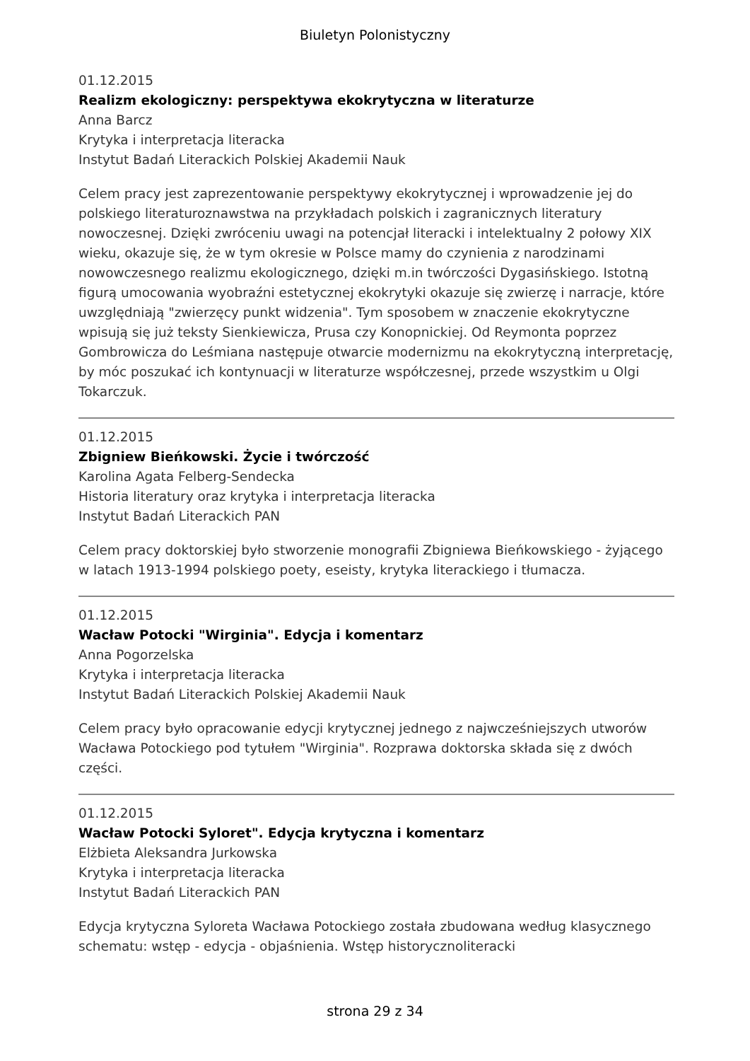Biuletyn Polonistyczny
01.12.2015
Realizm ekologiczny: perspektywa ekokrytyczna w literaturze
Anna Barcz
Krytyka i interpretacja literacka
Instytut Badań Literackich Polskiej Akademii Nauk
Celem pracy jest zaprezentowanie perspektywy ekokrytycznej i wprowadzenie jej do polskiego literaturoznawstwa na przykładach polskich i zagranicznych literatury nowoczesnej. Dzięki zwróceniu uwagi na potencjał literacki i intelektualny 2 połowy XIX wieku, okazuje się, że w tym okresie w Polsce mamy do czynienia z narodzinami nowowczesnego realizmu ekologicznego, dzięki m.in twórczości Dygasińskiego. Istotną figurą umocowania wyobraźni estetycznej ekokrytyki okazuje się zwierzę i narracje, które uwzględniają "zwierzęcy punkt widzenia". Tym sposobem w znaczenie ekokrytyczne wpisują się już teksty Sienkiewicza, Prusa czy Konopnickiej. Od Reymonta poprzez Gombrowicza do Leśmiana następuje otwarcie modernizmu na ekokrytyczną interpretację, by móc poszukać ich kontynuacji w literaturze współczesnej, przede wszystkim u Olgi Tokarczuk.
01.12.2015
Zbigniew Bieńkowski. Życie i twórczość
Karolina Agata Felberg-Sendecka
Historia literatury oraz krytyka i interpretacja literacka
Instytut Badań Literackich PAN
Celem pracy doktorskiej było stworzenie monografii Zbigniewa Bieńkowskiego - żyjącego w latach 1913-1994 polskiego poety, eseisty, krytyka literackiego i tłumacza.
01.12.2015
Wacław Potocki "Wirginia". Edycja i komentarz
Anna Pogorzelska
Krytyka i interpretacja literacka
Instytut Badań Literackich Polskiej Akademii Nauk
Celem pracy było opracowanie edycji krytycznej jednego z najwcześniejszych utworów Wacława Potockiego pod tytułem "Wirginia". Rozprawa doktorska składa się z dwóch części.
01.12.2015
Wacław Potocki Syloret". Edycja krytyczna i komentarz
Elżbieta Aleksandra Jurkowska
Krytyka i interpretacja literacka
Instytut Badań Literackich PAN
Edycja krytyczna Syloreta Wacława Potockiego została zbudowana według klasycznego schematu: wstęp - edycja - objaśnienia. Wstęp historycznoliteracki
strona 29 z 34